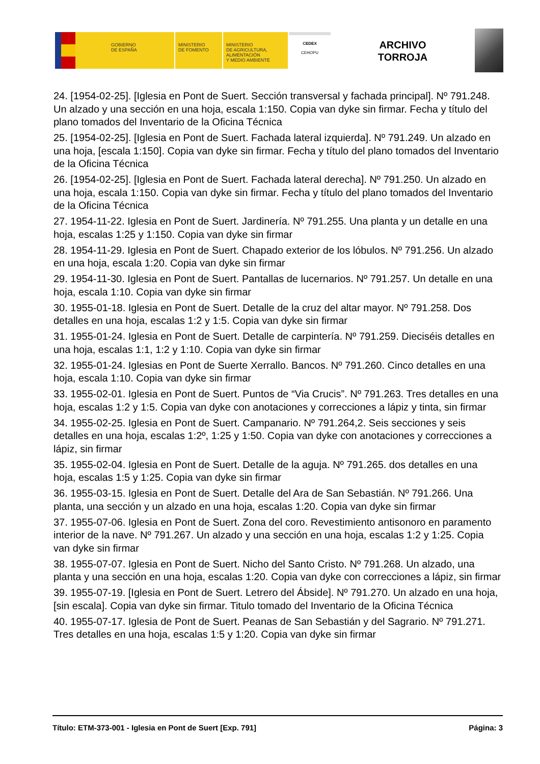GOBIERNO
DE ESPAÑA
MINISTERIO
DE FOMENTO
MINISTERIO
DE AGRICULTURA, ALIMENTACIÓN
Y MEDIO AMBIENTE
CEDEX
CEHOPU
ARCHIVO
TORROJA
24. [1954-02-25]. [Iglesia en Pont de Suert. Sección transversal y fachada principal]. Nº 791.248. Un alzado y una sección en una hoja, escala 1:150. Copia van dyke sin firmar. Fecha y título del plano tomados del Inventario de la Oficina Técnica
25. [1954-02-25]. [Iglesia en Pont de Suert. Fachada lateral izquierda]. Nº 791.249. Un alzado en una hoja, [escala 1:150]. Copia van dyke sin firmar. Fecha y título del plano tomados del Inventario de la Oficina Técnica
26. [1954-02-25]. [Iglesia en Pont de Suert. Fachada lateral derecha]. Nº 791.250. Un alzado en una hoja, escala 1:150. Copia van dyke sin firmar. Fecha y título del plano tomados del Inventario de la Oficina Técnica
27. 1954-11-22. Iglesia en Pont de Suert. Jardinería. Nº 791.255. Una planta y un detalle en una hoja, escalas 1:25 y 1:150. Copia van dyke sin firmar
28. 1954-11-29. Iglesia en Pont de Suert. Chapado exterior de los lóbulos. Nº 791.256. Un alzado en una hoja, escala 1:20. Copia van dyke sin firmar
29. 1954-11-30. Iglesia en Pont de Suert. Pantallas de lucernarios. Nº 791.257. Un detalle en una hoja, escala 1:10. Copia van dyke sin firmar
30. 1955-01-18. Iglesia en Pont de Suert. Detalle de la cruz del altar mayor. Nº 791.258. Dos detalles en una hoja, escalas 1:2 y 1:5. Copia van dyke sin firmar
31. 1955-01-24. Iglesia en Pont de Suert. Detalle de carpintería. Nº 791.259. Dieciséis detalles en una hoja, escalas 1:1, 1:2 y 1:10. Copia van dyke sin firmar
32. 1955-01-24. Iglesias en Pont de Suerte Xerrallo. Bancos. Nº 791.260. Cinco detalles en una hoja, escala 1:10. Copia van dyke sin firmar
33. 1955-02-01. Iglesia en Pont de Suert. Puntos de “Via Crucis”. Nº 791.263. Tres detalles en una hoja, escalas 1:2 y 1:5. Copia van dyke con anotaciones y correcciones a lápiz y tinta, sin firmar
34. 1955-02-25. Iglesia en Pont de Suert. Campanario. Nº 791.264,2. Seis secciones y seis detalles en una hoja, escalas 1:2º, 1:25 y 1:50. Copia van dyke con anotaciones y correcciones a lápiz, sin firmar
35. 1955-02-04. Iglesia en Pont de Suert. Detalle de la aguja. Nº 791.265. dos detalles en una hoja, escalas 1:5 y 1:25. Copia van dyke sin firmar
36. 1955-03-15. Iglesia en Pont de Suert. Detalle del Ara de San Sebastián. Nº 791.266. Una planta, una sección y un alzado en una hoja, escalas 1:20. Copia van dyke sin firmar
37. 1955-07-06. Iglesia en Pont de Suert. Zona del coro. Revestimiento antisonoro en paramento interior de la nave. Nº 791.267. Un alzado y una sección en una hoja, escalas 1:2 y 1:25. Copia van dyke sin firmar
38. 1955-07-07. Iglesia en Pont de Suert. Nicho del Santo Cristo. Nº 791.268. Un alzado, una planta y una sección en una hoja, escalas 1:20. Copia van dyke con correcciones a lápiz, sin firmar
39. 1955-07-19. [Iglesia en Pont de Suert. Letrero del Ábside]. Nº 791.270. Un alzado en una hoja, [sin escala]. Copia van dyke sin firmar. Titulo tomado del Inventario de la Oficina Técnica
40. 1955-07-17. Iglesia de Pont de Suert. Peanas de San Sebastián y del Sagrario. Nº 791.271. Tres detalles en una hoja, escalas 1:5 y 1:20. Copia van dyke sin firmar
Título: ETM-373-001 - Iglesia en Pont de Suert [Exp. 791] Página: 3